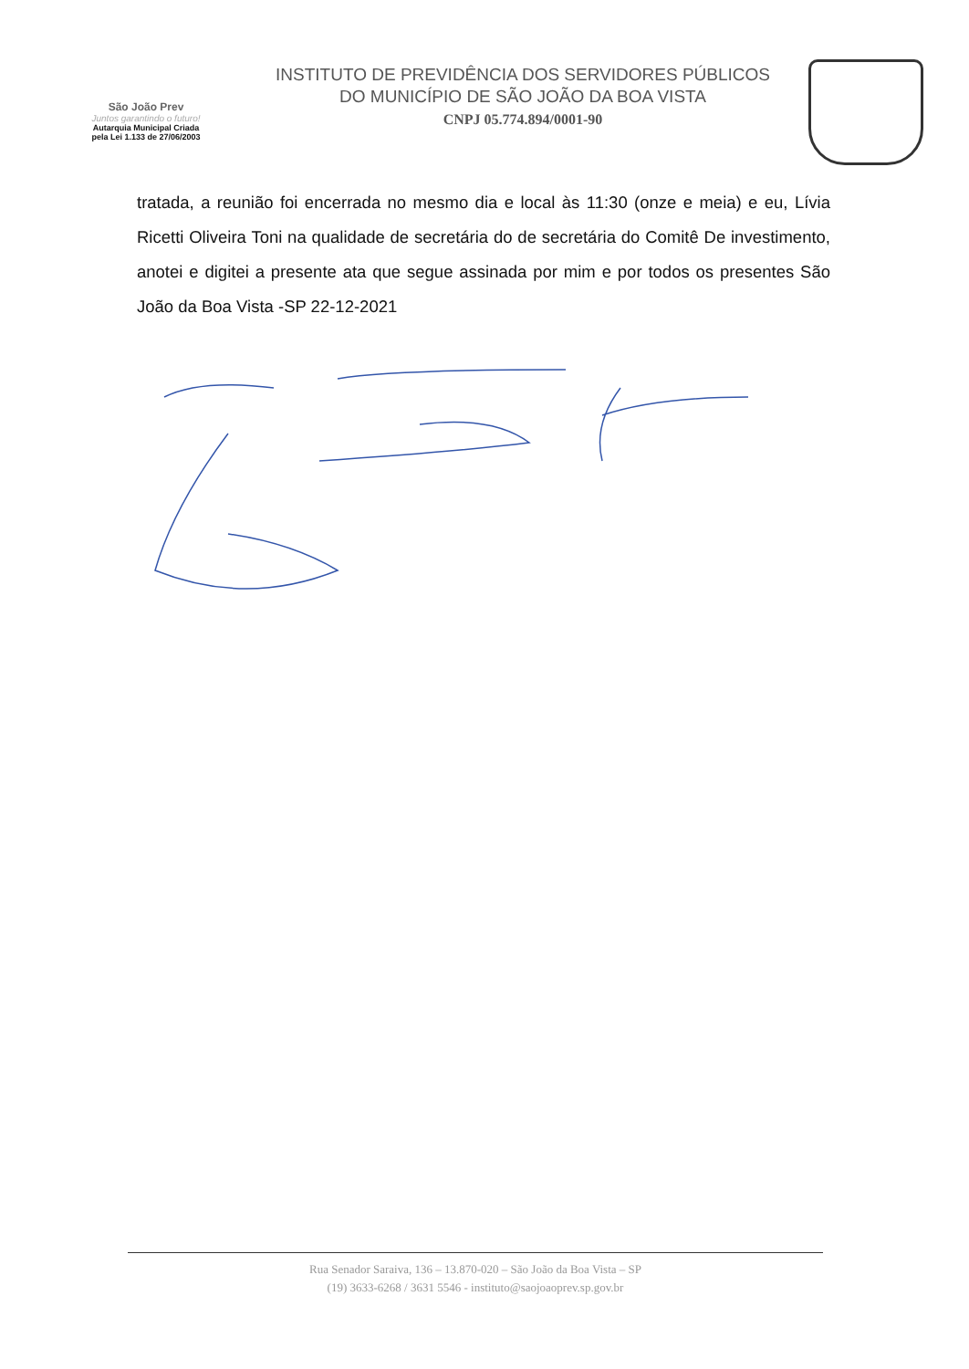São João Prev
Juntos garantindo o futuro!
Autarquia Municipal Criada
pela Lei 1.133 de 27/06/2003
INSTITUTO DE PREVIDÊNCIA DOS SERVIDORES PÚBLICOS
DO MUNICÍPIO DE SÃO JOÃO DA BOA VISTA
CNPJ 05.774.894/0001-90
tratada, a reunião foi encerrada no mesmo dia e local às 11:30 (onze e meia) e eu, Lívia Ricetti Oliveira Toni na qualidade de secretária do de secretária do Comitê De investimento, anotei e digitei a presente ata que segue assinada por mim e por todos os presentes São João da Boa Vista -SP 22-12-2021
Rua Senador Saraiva, 136 – 13.870-020 – São João da Boa Vista – SP
(19) 3633-6268 / 3631 5546 - instituto@saojoaoprev.sp.gov.br